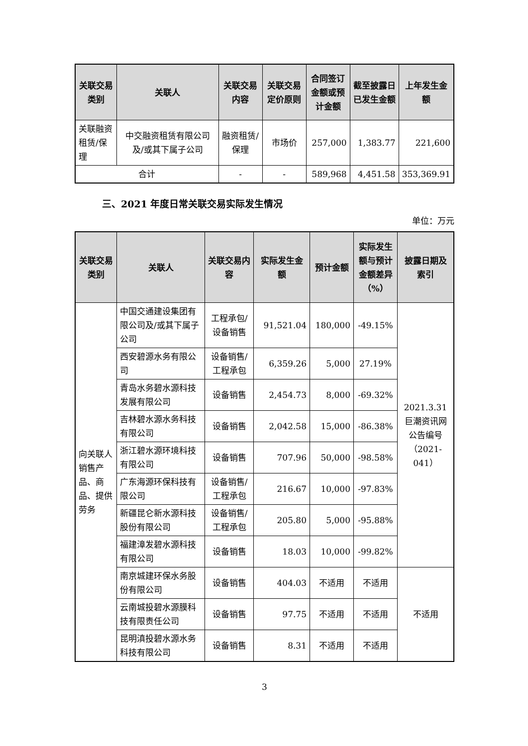| 关联交易类别 | 关联人 | 关联交易内容 | 关联交易定价原则 | 合同签订金额或预计金额 | 截至披露日已发生金额 | 上年发生金额 |
| --- | --- | --- | --- | --- | --- | --- |
| 关联融资租赁/保理 | 中交融资租赁有限公司及/或其下属子公司 | 融资租赁/保理 | 市场价 | 257,000 | 1,383.77 | 221,600 |
| 合计 | | - | - | 589,968 | 4,451.58 | 353,369.91 |
三、2021 年度日常关联交易实际发生情况
单位：万元
| 关联交易类别 | 关联人 | 关联交易内容 | 实际发生金额 | 预计金额 | 实际发生额与预计金额差异（%） | 披露日期及索引 |
| --- | --- | --- | --- | --- | --- | --- |
| 向关联人销售产品、商品、提供劳务 | 中国交通建设集团有限公司及/或其下属子公司 | 工程承包/设备销售 | 91,521.04 | 180,000 | -49.15% | 2021.3.31 巨潮资讯网公告编号（2021-041） |
| | 西安碧源水务有限公司 | 设备销售/工程承包 | 6,359.26 | 5,000 | 27.19% | |
| | 青岛水务碧水源科技发展有限公司 | 设备销售 | 2,454.73 | 8,000 | -69.32% | |
| | 吉林碧水源水务科技有限公司 | 设备销售 | 2,042.58 | 15,000 | -86.38% | |
| | 浙江碧水源环境科技有限公司 | 设备销售 | 707.96 | 50,000 | -98.58% | |
| | 广东海源环保科技有限公司 | 设备销售/工程承包 | 216.67 | 10,000 | -97.83% | |
| | 新疆昆仑新水源科技股份有限公司 | 设备销售/工程承包 | 205.80 | 5,000 | -95.88% | |
| | 福建漳发碧水源科技有限公司 | 设备销售 | 18.03 | 10,000 | -99.82% | |
| | 南京城建环保水务股份有限公司 | 设备销售 | 404.03 | 不适用 | 不适用 | 不适用 |
| | 云南城投碧水源膜科技有限责任公司 | 设备销售 | 97.75 | 不适用 | 不适用 | |
| | 昆明滇投碧水源水务科技有限公司 | 设备销售 | 8.31 | 不适用 | 不适用 | |
3